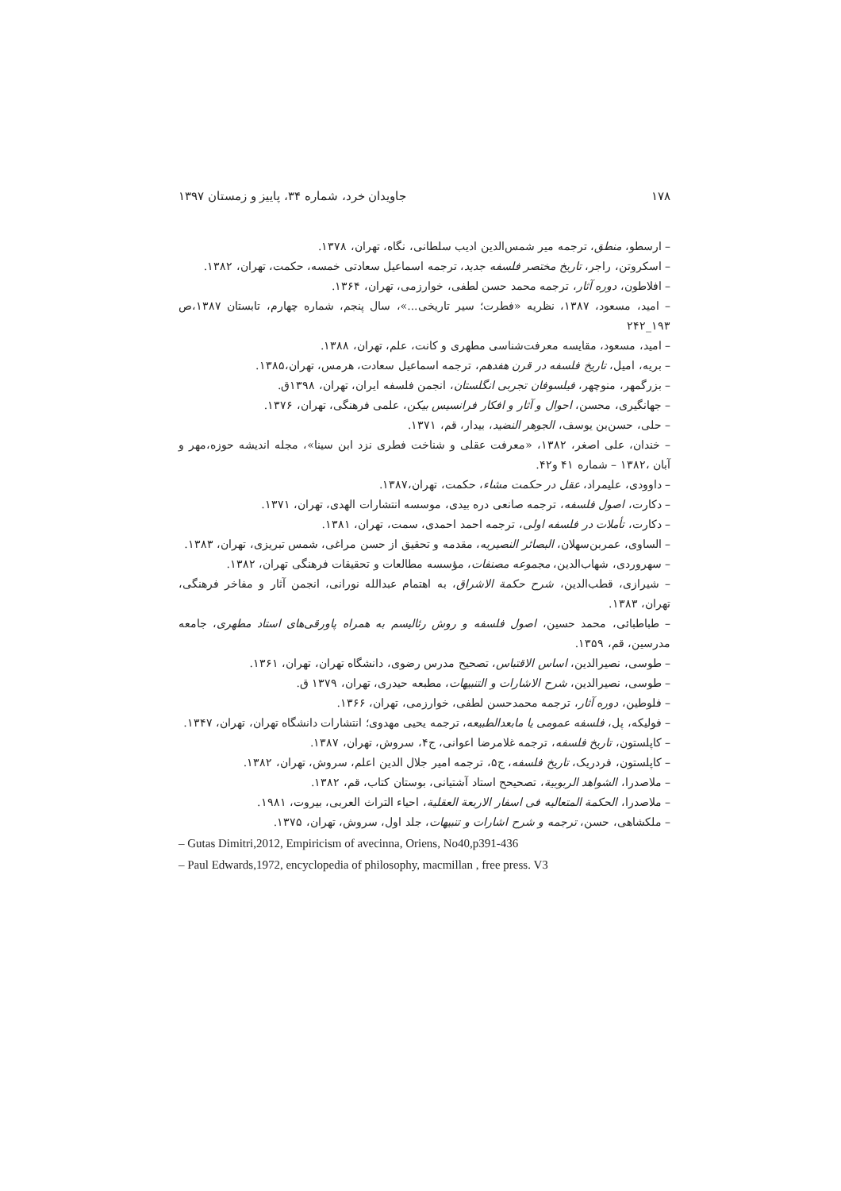۱۷۸ جاویدان خرد، شماره ۳۴، پاییز و زمستان ۱۳۹۷
– ارسطو، منطق، ترجمه میر شمس‌الدین ادیب سلطانی، نگاه، تهران، ۱۳۷۸.
– اسکروتن، راجر، تاریخ مختصر فلسفه جدید، ترجمه اسماعیل سعادتی خمسه، حکمت، تهران، ۱۳۸۲.
– افلاطون، دوره آثار، ترجمه محمد حسن لطفی، خوارزمی، تهران، ۱۳۶۴.
– امید، مسعود، ۱۳۸۷، نظریه «فطرت؛ سیر تاریخی...»، سال پنجم، شماره چهارم، تابستان ۱۳۸۷،ص ۱۹۳_۲۴۲
– امید، مسعود، مقایسه معرفت‌شناسی مطهری و کانت، علم، تهران، ۱۳۸۸.
– بریه، امیل، تاریخ فلسفه در قرن هفدهم، ترجمه اسماعیل سعادت، هرمس، تهران،۱۳۸۵.
– بزرگمهر، منوچهر، فیلسوفان تجربی انگلستان، انجمن فلسفه ایران، تهران، ۱۳۹۸ق.
– جهانگیری، محسن، احوال و آثار و افکار فرانسیس بیکن، علمی فرهنگی، تهران، ۱۳۷۶.
– حلی، حسن‌بن یوسف، الجوهر النضید، بیدار، قم، ۱۳۷۱.
– خندان، علی اصغر، ۱۳۸۲، «معرفت عقلی و شناخت فطری نزد ابن سینا»، مجله اندیشه حوزه،مهر و آبان ،۱۳۸۲ – شماره ۴۱ و۴۲.
– داوودی، علیمراد، عقل در حکمت مشاء، حکمت، تهران،۱۳۸۷.
– دکارت، اصول فلسفه، ترجمه صانعی دره بیدی، موسسه انتشارات الهدی، تهران، ۱۳۷۱.
– دکارت، تأملات در فلسفه اولی، ترجمه احمد احمدی، سمت، تهران، ۱۳۸۱.
– الساوی، عمربن‌سهلان، البصائر النصیریه، مقدمه و تحقیق از حسن مراغی، شمس تبریزی، تهران، ۱۳۸۳.
– سهروردی، شهاب‌الدین، مجموعه مصنفات، مؤسسه مطالعات و تحقیقات فرهنگی تهران، ۱۳۸۲.
– شیرازی، قطب‌الدین، شرح حکمة الاشراق، به اهتمام عبدالله نورانی، انجمن آثار و مفاخر فرهنگی، تهران، ۱۳۸۳.
– طباطبائی، محمد حسین، اصول فلسفه و روش رئالیسم به همراه پاورقی‌های استاد مطهری، جامعه مدرسین، قم، ۱۳۵۹.
– طوسی، نصیرالدین، اساس الاقتباس، تصحیح مدرس رضوی، دانشگاه تهران، تهران، ۱۳۶۱.
– طوسی، نصیرالدین، شرح الاشارات و التنبیهات، مطبعه حیدری، تهران، ۱۳۷۹ ق.
– فلوطین، دوره آثار، ترجمه محمدحسن لطفی، خوارزمی، تهران، ۱۳۶۶.
– فولیکه، پل، فلسفه عمومی یا مابعدالطبیعه، ترجمه یحیی مهدوی؛ انتشارات دانشگاه تهران، تهران، ۱۳۴۷.
– کاپلستون، تاریخ فلسفه، ترجمه غلامرضا اعوانی، ج۴، سروش، تهران، ۱۳۸۷.
– کاپلستون، فردریک، تاریخ فلسفه، ج۵، ترجمه امیر جلال الدین اعلم، سروش، تهران، ۱۳۸۲.
– ملاصدرا، الشواهد الربوبیة، تصحیحح استاد آشتیانی، بوستان کتاب، قم، ۱۳۸۲.
– ملاصدرا، الحکمة المتعالیه فی اسفار الاربعة العقلیة، احیاء التراث العربی، بیروت، ۱۹۸۱.
– ملکشاهی، حسن، ترجمه و شرح اشارات و تنبیهات، جلد اول، سروش، تهران، ۱۳۷۵.
– Gutas Dimitri,2012, Empiricism of avecinna, Oriens, No40,p391-436
– Paul Edwards,1972, encyclopedia of philosophy, macmillan , free press. V3